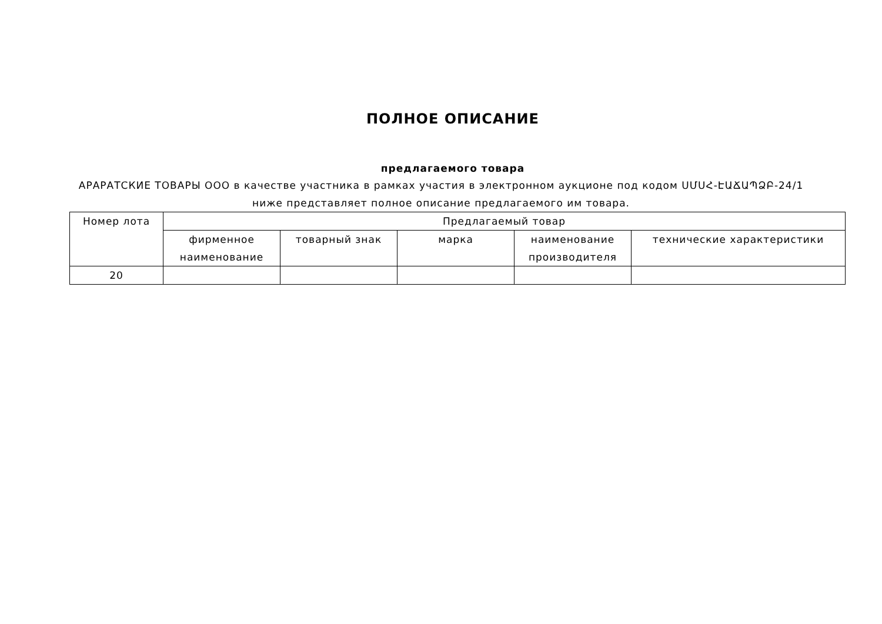ПОЛНОЕ ОПИСАНИЕ
предлагаемого товара
АРАРАТСКИЕ ТОВАРЫ ООО в качестве участника в рамках участия в электронном аукционе под кодом ՍՄՍՀ-ԷԱՃԱՊՁԲ-24/1 ниже представляет полное описание предлагаемого им товара.
| Номер лота | Предлагаемый товар | | | | |
| --- | --- | --- | --- | --- | --- |
| | фирменное наименование | товарный знак | марка | наименование производителя | технические характеристики |
| 20 | | | | | |